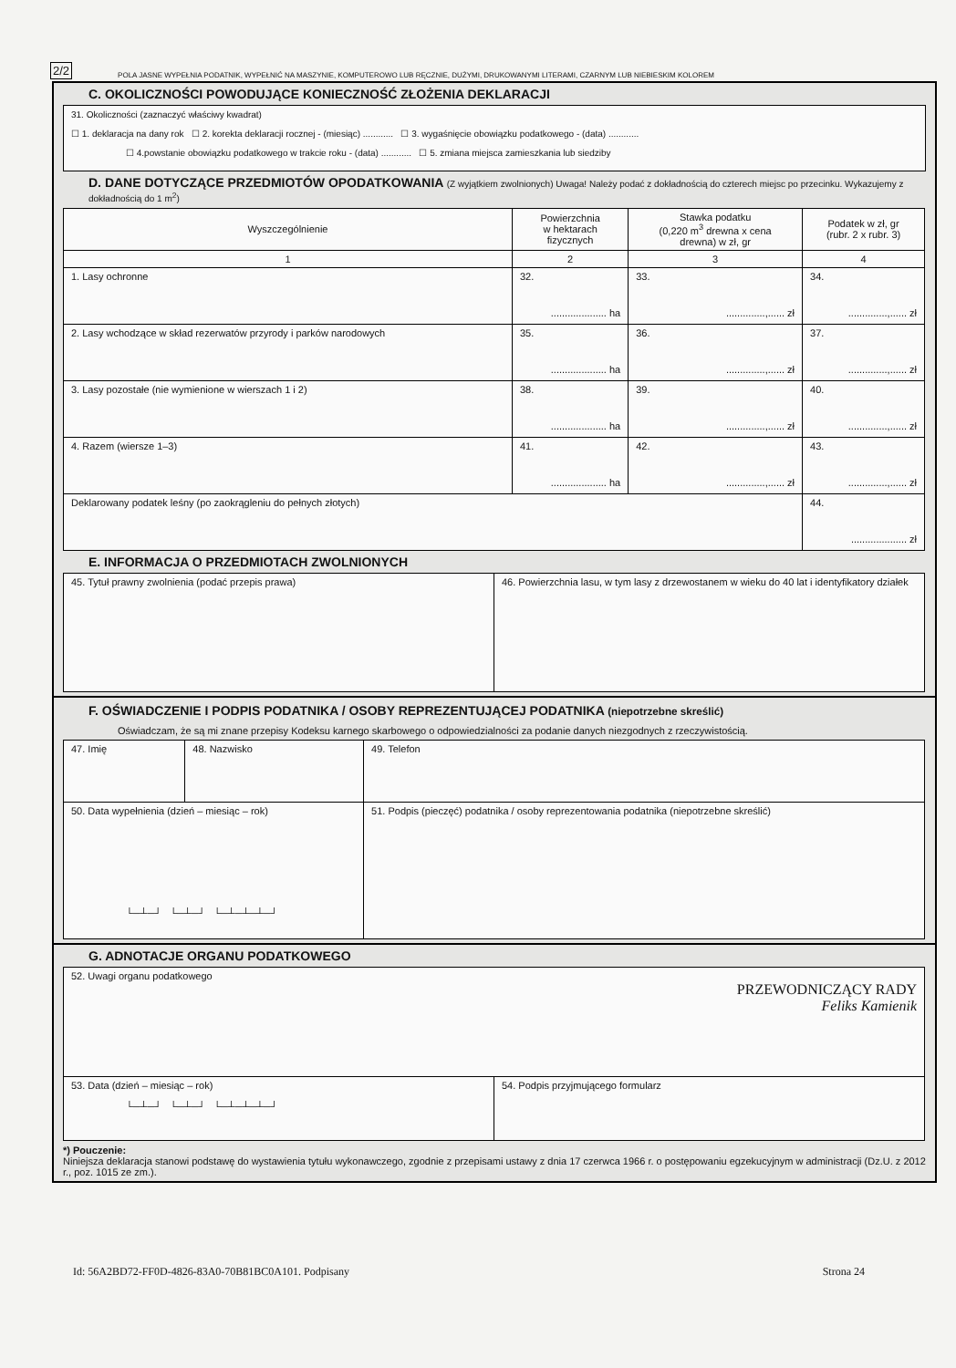2/2 POLA JASNE WYPEŁNIA PODATNIK, WYPEŁNIĆ NA MASZYNIE, KOMPUTEROWO LUB RĘCZNIE, DUŻYMI, DRUKOWANYMI LITERAMI, CZARNYM LUB NIEBIESKIM KOLOREM
C. OKOLICZNOŚCI POWODUJĄCE KONIECZNOŚĆ ZŁOŻENIA DEKLARACJI
31. Okoliczności (zaznaczyć właściwy kwadrat)
☐ 1. deklaracja na dany rok ☐ 2. korekta deklaracji rocznej - (miesiąc) ............ ☐ 3. wygaśnięcie obowiązku podatkowego - (data) ............
☐ 4.powstanie obowiązku podatkowego w trakcie roku - (data) ............ ☐ 5. zmiana miejsca zamieszkania lub siedziby
D. DANE DOTYCZĄCE PRZEDMIOTÓW OPODATKOWANIA (Z wyjątkiem zwolnionych) Uwaga! Należy podać z dokładnością do czterech miejsc po przecinku. Wykazujemy z dokładnością do 1 m<sup>2</sup>)
| Wyszczególnienie | Powierzchnia w hektarach fizycznych | Stawka podatku (0,220 m<sup>3</sup> drewna x cena drewna) w zł, gr | Podatek w zł, gr (rubr. 2 x rubr. 3) |
| --- | --- | --- | --- |
| 1 | 2 | 3 | 4 |
| 1. Lasy ochronne | 32. .................... ha | 33. ..............,...... zł | 34. ..............,...... zł |
| 2. Lasy wchodzące w skład rezerwatów przyrody i parków narodowych | 35. .................... ha | 36. ..............,...... zł | 37. ..............,...... zł |
| 3. Lasy pozostałe (nie wymienione w wierszach 1 i 2) | 38. .................... ha | 39. ..............,...... zł | 40. ..............,...... zł |
| 4. Razem (wiersze 1–3) | 41. .................... ha | 42. ..............,...... zł | 43. ..............,...... zł |
| Deklarowany podatek leśny (po zaokrągleniu do pełnych złotych) | | | 44. .................... zł |
E. INFORMACJA O PRZEDMIOTACH ZWOLNIONYCH
| 45. Tytuł prawny zwolnienia (podać przepis prawa) | 46. Powierzchnia lasu, w tym lasy z drzewostanem w wieku do 40 lat i identyfikatory działek |
F. OŚWIADCZENIE I PODPIS PODATNIKA / OSOBY REPREZENTUJĄCEJ PODATNIKA (niepotrzebne skreślić)
Oświadczam, że są mi znane przepisy Kodeksu karnego skarbowego o odpowiedzialności za podanie danych niezgodnych z rzeczywistością.
| 47. Imię | 48. Nazwisko | 49. Telefon |
| 50. Data wypełnienia (dzień – miesiąc – rok) └─┴─┘ └─┴─┘ └─┴─┴─┴─┘ | | 51. Podpis (pieczęć) podatnika / osoby reprezentowania podatnika (niepotrzebne skreślić) |
G. ADNOTACJE ORGANU PODATKOWEGO
| 52. Uwagi organu podatkowego PRZEWODNICZĄCY RADY Feliks Kamienik | |
| 53. Data (dzień – miesiąc – rok) └─┴─┘ └─┴─┘ └─┴─┴─┴─┘ | 54. Podpis przyjmującego formularz |
*) Pouczenie:
Niniejsza deklaracja stanowi podstawę do wystawienia tytułu wykonawczego, zgodnie z przepisami ustawy z dnia 17 czerwca 1966 r. o postępowaniu egzekucyjnym w administracji (Dz.U. z 2012 r., poz. 1015 ze zm.).
Id: 56A2BD72-FF0D-4826-83A0-70B81BC0A101. Podpisany Strona 24